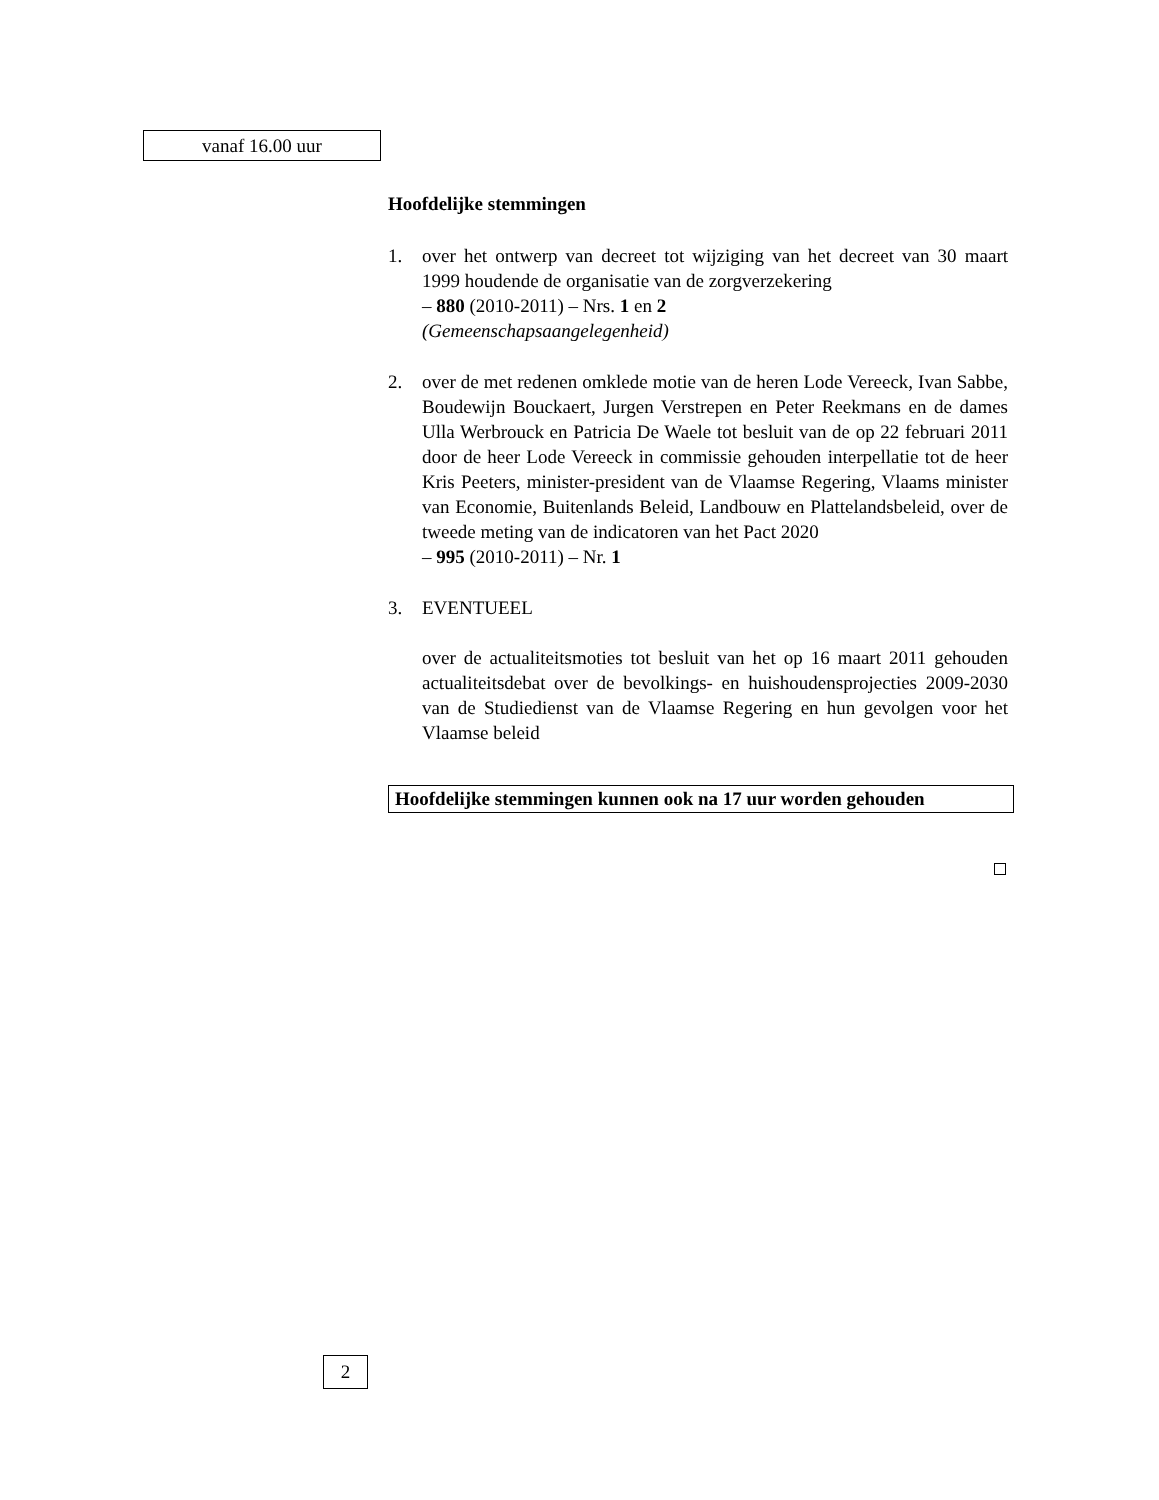vanaf 16.00 uur
Hoofdelijke stemmingen
1. over het ontwerp van decreet tot wijziging van het decreet van 30 maart 1999 houdende de organisatie van de zorgverzekering
– 880 (2010-2011) – Nrs. 1 en 2
(Gemeenschapsaangelegenheid)
2. over de met redenen omklede motie van de heren Lode Vereeck, Ivan Sabbe, Boudewijn Bouckaert, Jurgen Verstrepen en Peter Reekmans en de dames Ulla Werbrouck en Patricia De Waele tot besluit van de op 22 februari 2011 door de heer Lode Vereeck in commissie gehouden interpellatie tot de heer Kris Peeters, minister-president van de Vlaamse Regering, Vlaams minister van Economie, Buitenlands Beleid, Landbouw en Plattelandsbeleid, over de tweede meting van de indicatoren van het Pact 2020
– 995 (2010-2011) – Nr. 1
3. EVENTUEEL
over de actualiteitsmoties tot besluit van het op 16 maart 2011 gehouden actualiteitsdebat over de bevolkings- en huishoudensprojecties 2009-2030 van de Studiedienst van de Vlaamse Regering en hun gevolgen voor het Vlaamse beleid
Hoofdelijke stemmingen kunnen ook na 17 uur worden gehouden
2